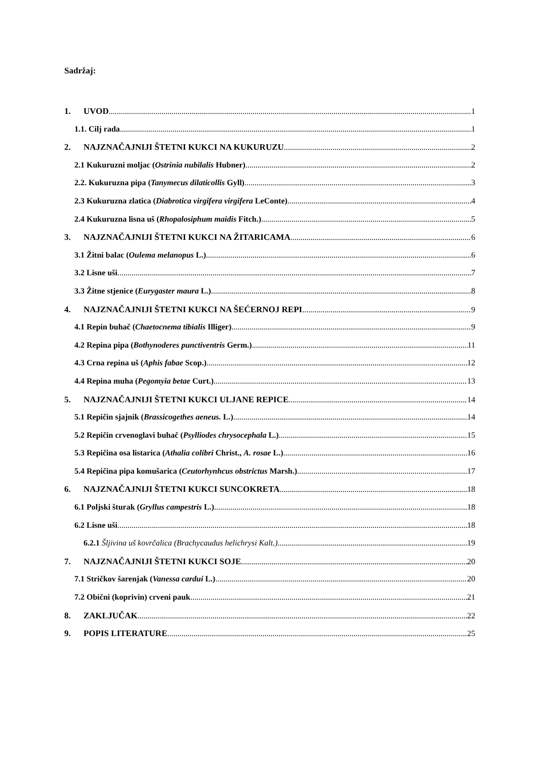Sadržaj:
1. UVOD 1
1.1. Cilj rada 1
2. NAJZNAČAJNIJI ŠTETNI KUKCI NA KUKURUZU 2
2.1 Kukuruzni moljac (Ostrinia nubilalis Hubner) 2
2.2. Kukuruzna pipa (Tanymecus dilaticollis Gyll) 3
2.3 Kukuruzna zlatica (Diabrotica virgifera virgifera LeConte) 4
2.4 Kukuruzna lisna uš (Rhopalosiphum maidis Fitch.) 5
3. NAJZNAČAJNIJI ŠTETNI KUKCI NA ŽITARICAMA 6
3.1 Žitni balac (Oulema melanopus L.) 6
3.2 Lisne uši 7
3.3 Žitne stjenice (Eurygaster maura L.) 8
4. NAJZNAČAJNIJI ŠTETNI KUKCI NA ŠEĆERNOJ REPI 9
4.1 Repin buhač (Chaetocnema tibialis Illiger) 9
4.2 Repina pipa (Bothynoderes punctiventris Germ.) 11
4.3 Crna repina uš (Aphis fabae Scop.) 12
4.4 Repina muha (Pegomyia betae Curt.) 13
5. NAJZNAČAJNIJI ŠTETNI KUKCI ULJANE REPICE 14
5.1 Repičin sjajnik (Brassicogethes aeneus. L.) 14
5.2 Repičin crvenoglavi buhač (Psylliodes chrysocephala L.) 15
5.3 Repičina osa listarica (Athalia colibri Christ., A. rosae L.) 16
5.4 Repičina pipa komušarica (Ceutorhynhcus obstrictus Marsh.) 17
6. NAJZNAČAJNIJI ŠTETNI KUKCI SUNCOKRETA 18
6.1 Poljski šturak (Gryllus campestris L.) 18
6.2 Lisne uši 18
6.2.1 Šljivina uš kovrčalica (Brachycaudus helichrysi Kalt.) 19
7. NAJZNAČAJNIJI ŠTETNI KUKCI SOJE 20
7.1 Stričkov šarenjak (Vanessa cardui L.) 20
7.2 Obični (koprivin) crveni pauk 21
8. ZAKLJUČAK 22
9. POPIS LITERATURE 25